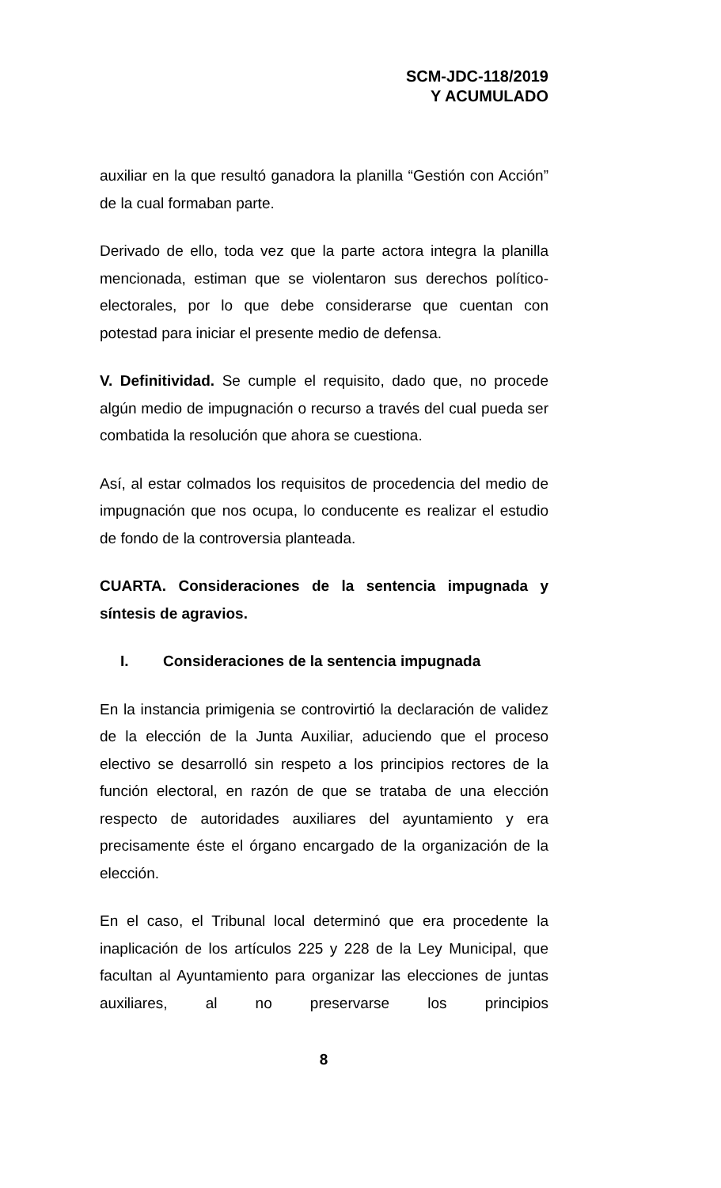SCM-JDC-118/2019
Y ACUMULADO
auxiliar en la que resultó ganadora la planilla “Gestión con Acción” de la cual formaban parte.
Derivado de ello, toda vez que la parte actora integra la planilla mencionada, estiman que se violentaron sus derechos político-electorales, por lo que debe considerarse que cuentan con potestad para iniciar el presente medio de defensa.
V. Definitividad. Se cumple el requisito, dado que, no procede algún medio de impugnación o recurso a través del cual pueda ser combatida la resolución que ahora se cuestiona.
Así, al estar colmados los requisitos de procedencia del medio de impugnación que nos ocupa, lo conducente es realizar el estudio de fondo de la controversia planteada.
CUARTA. Consideraciones de la sentencia impugnada y síntesis de agravios.
I. Consideraciones de la sentencia impugnada
En la instancia primigenia se controvirtió la declaración de validez de la elección de la Junta Auxiliar, aduciendo que el proceso electivo se desarrolló sin respeto a los principios rectores de la función electoral, en razón de que se trataba de una elección respecto de autoridades auxiliares del ayuntamiento y era precisamente éste el órgano encargado de la organización de la elección.
En el caso, el Tribunal local determinó que era procedente la inaplicación de los artículos 225 y 228 de la Ley Municipal, que facultan al Ayuntamiento para organizar las elecciones de juntas auxiliares, al no preservarse los principios
8